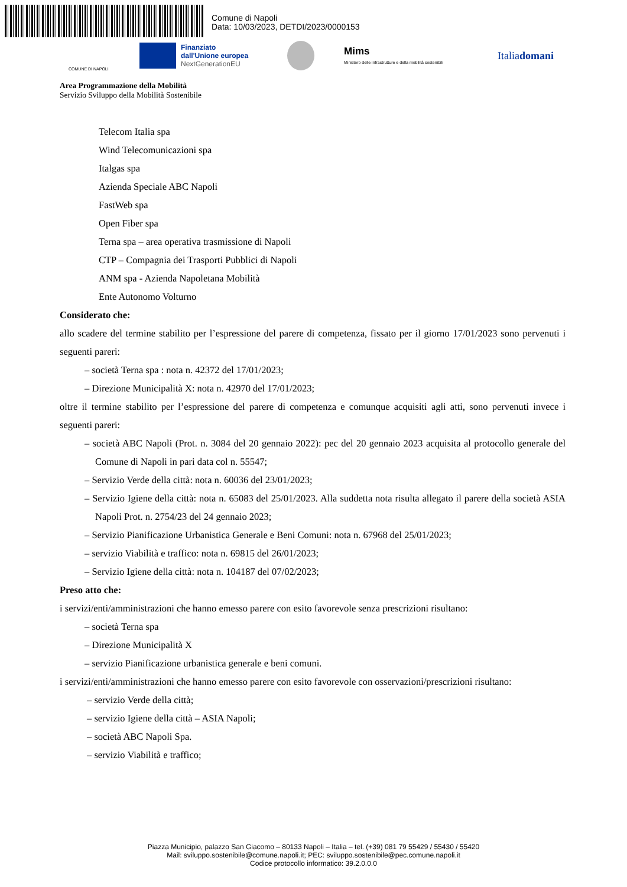Comune di Napoli
Data: 10/03/2023, DETDI/2023/0000153
COMUNE DI NAPOLI
Finanziato
dall'Unione europea
NextGenerationEU
Mims
Ministero delle infrastrutture e della mobilità sostenibili
Italiadomani
Area Programmazione della Mobilità
Servizio Sviluppo della Mobilità Sostenibile
Telecom Italia spa
Wind Telecomunicazioni spa
Italgas spa
Azienda Speciale ABC Napoli
FastWeb spa
Open Fiber spa
Terna spa – area operativa trasmissione di Napoli
CTP – Compagnia dei Trasporti Pubblici di Napoli
ANM spa - Azienda Napoletana Mobilità
Ente Autonomo Volturno
Considerato che:
allo scadere del termine stabilito per l’espressione del parere di competenza, fissato per il giorno 17/01/2023 sono pervenuti i seguenti pareri:
– società Terna spa : nota n. 42372 del 17/01/2023;
– Direzione Municipalità X: nota n. 42970 del 17/01/2023;
oltre il termine stabilito per l’espressione del parere di competenza e comunque acquisiti agli atti, sono pervenuti invece i seguenti pareri:
– società ABC Napoli (Prot. n. 3084 del 20 gennaio 2022): pec del 20 gennaio 2023 acquisita al protocollo generale del Comune di Napoli in pari data col n. 55547;
– Servizio Verde della città: nota n. 60036 del 23/01/2023;
– Servizio Igiene della città: nota n. 65083 del 25/01/2023. Alla suddetta nota risulta allegato il parere della società ASIA Napoli Prot. n. 2754/23 del 24 gennaio 2023;
– Servizio Pianificazione Urbanistica Generale e Beni Comuni: nota n. 67968 del 25/01/2023;
– servizio Viabilità e traffico: nota n. 69815 del 26/01/2023;
– Servizio Igiene della città: nota n. 104187 del 07/02/2023;
Preso atto che:
i servizi/enti/amministrazioni che hanno emesso parere con esito favorevole senza prescrizioni risultano:
– società Terna spa
– Direzione Municipalità X
– servizio Pianificazione urbanistica generale e beni comuni.
i servizi/enti/amministrazioni che hanno emesso parere con esito favorevole con osservazioni/prescrizioni risultano:
– servizio Verde della città;
– servizio Igiene della città – ASIA Napoli;
– società ABC Napoli Spa.
– servizio Viabilità e traffico;
Piazza Municipio, palazzo San Giacomo – 80133 Napoli – Italia – tel. (+39) 081 79 55429 / 55430 / 55420
Mail: sviluppo.sostenibile@comune.napoli.it; PEC: sviluppo.sostenibile@pec.comune.napoli.it
Codice protocollo informatico: 39.2.0.0.0